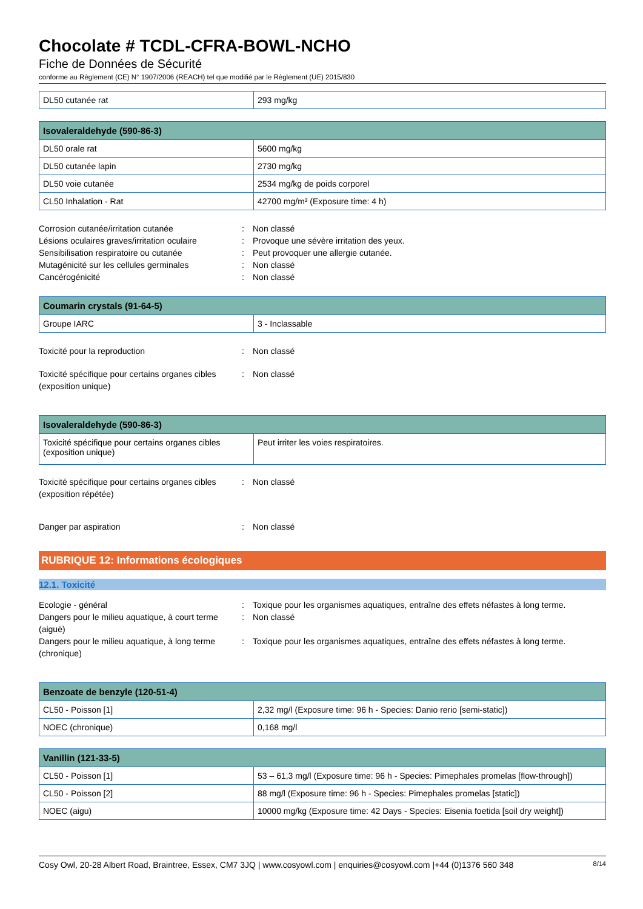Chocolate # TCDL-CFRA-BOWL-NCHO
Fiche de Données de Sécurité
conforme au Règlement (CE) N° 1907/2006 (REACH) tel que modifié par le Règlement (UE) 2015/830
| DL50 cutanée rat | 293 mg/kg |
| Isovaleraldehyde (590-86-3) | |
| --- | --- |
| DL50 orale rat | 5600 mg/kg |
| DL50 cutanée lapin | 2730 mg/kg |
| DL50 voie cutanée | 2534 mg/kg de poids corporel |
| CL50 Inhalation - Rat | 42700 mg/m³ (Exposure time: 4 h) |
Corrosion cutanée/irritation cutanée: Non classé
Lésions oculaires graves/irritation oculaire: Provoque une sévère irritation des yeux.
Sensibilisation respiratoire ou cutanée: Peut provoquer une allergie cutanée.
Mutagénicité sur les cellules germinales: Non classé
Cancérogénicité: Non classé
| Coumarin crystals (91-64-5) | |
| --- | --- |
| Groupe IARC | 3 - Inclassable |
Toxicité pour la reproduction: Non classé
Toxicité spécifique pour certains organes cibles (exposition unique): Non classé
| Isovaleraldehyde (590-86-3) | |
| --- | --- |
| Toxicité spécifique pour certains organes cibles (exposition unique) | Peut irriter les voies respiratoires. |
Toxicité spécifique pour certains organes cibles (exposition répétée): Non classé
Danger par aspiration: Non classé
RUBRIQUE 12: Informations écologiques
12.1. Toxicité
Ecologie - général: Toxique pour les organismes aquatiques, entraîne des effets néfastes à long terme.
Dangers pour le milieu aquatique, à court terme (aiguë): Non classé
Dangers pour le milieu aquatique, à long terme (chronique): Toxique pour les organismes aquatiques, entraîne des effets néfastes à long terme.
| Benzoate de benzyle (120-51-4) | |
| --- | --- |
| CL50 - Poisson [1] | 2,32 mg/l (Exposure time: 96 h - Species: Danio rerio [semi-static]) |
| NOEC (chronique) | 0,168 mg/l |
| Vanillin (121-33-5) | |
| --- | --- |
| CL50 - Poisson [1] | 53 – 61,3 mg/l (Exposure time: 96 h - Species: Pimephales promelas [flow-through]) |
| CL50 - Poisson [2] | 88 mg/l (Exposure time: 96 h - Species: Pimephales promelas [static]) |
| NOEC (aigu) | 10000 mg/kg (Exposure time: 42 Days - Species: Eisenia foetida [soil dry weight]) |
Cosy Owl, 20-28 Albert Road, Braintree, Essex, CM7 3JQ | www.cosyowl.com | enquiries@cosyowl.com |+44 (0)1376 560 348 8/14